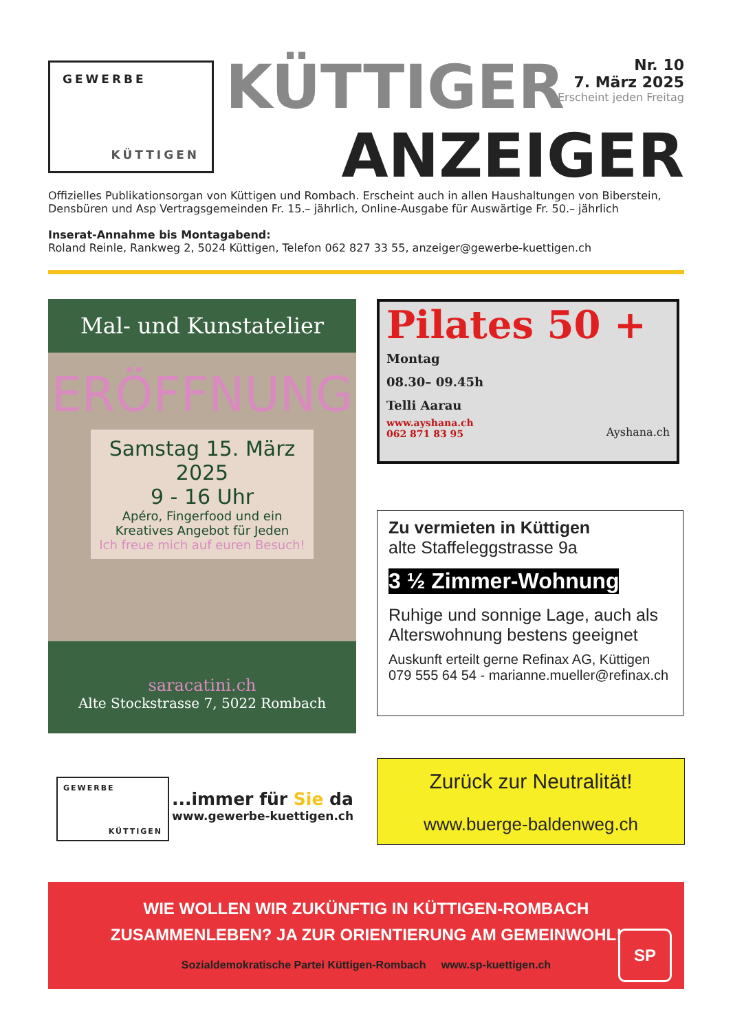GEWERBE
KÜTTIGEN
KÜTTIGER
Nr. 10
7. März 2025
Erscheint jeden Freitag
ANZEIGER
Offizielles Publikationsorgan von Küttigen und Rombach. Erscheint auch in allen Haushaltungen von Biberstein, Densbüren und Asp Vertragsgemeinden Fr. 15.– jährlich, Online-Ausgabe für Auswärtige Fr. 50.– jährlich
Inserat-Annahme bis Montagabend:
Roland Reinle, Rankweg 2, 5024 Küttigen, Telefon 062 827 33 55, anzeiger@gewerbe-kuettigen.ch
Mal- und Kunstatelier
ERÖFFNUNG
Samstag 15. März 2025
9 - 16 Uhr
Apéro, Fingerfood und ein
Kreatives Angebot für Jeden
Ich freue mich auf euren Besuch!
saracatini.ch
Alte Stockstrasse 7, 5022 Rombach
Pilates 50 +
Montag
08.30– 09.45h
Telli Aarau
www.ayshana.ch
062 871 83 95
Ayshana.ch
Zu vermieten in Küttigen
alte Staffeleggstrasse 9a
3 ½ Zimmer-Wohnung
Ruhige und sonnige Lage, auch als Alterswohnung bestens geeignet
Auskunft erteilt gerne Refinax AG, Küttigen
079 555 64 54 - marianne.mueller@refinax.ch
GEWERBE
KÜTTIGEN
...immer für Sie da
www.gewerbe-kuettigen.ch
Zurück zur Neutralität!
www.buerge-baldenweg.ch
WIE WOLLEN WIR ZUKÜNFTIG IN KÜTTIGEN-ROMBACH
ZUSAMMENLEBEN? JA ZUR ORIENTIERUNG AM GEMEINWOHL!
Sozialdemokratische Partei Küttigen-Rombach www.sp-kuettigen.ch
SP